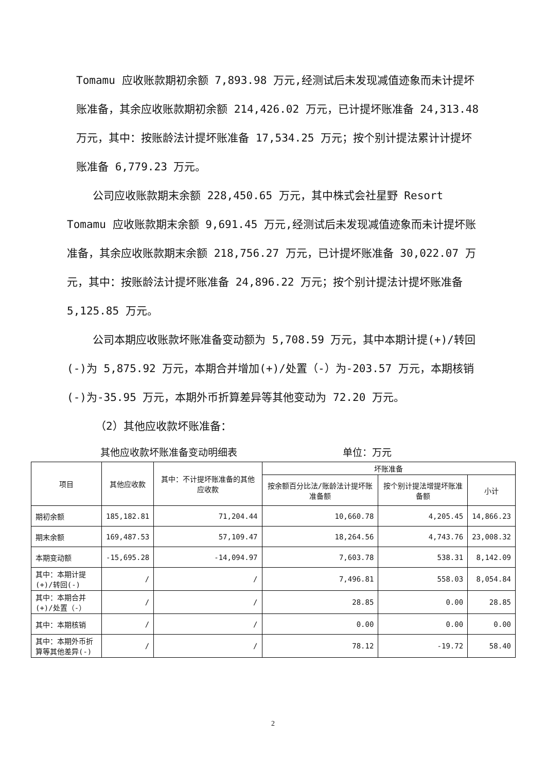Tomamu 应收账款期初余额 7,893.98 万元,经测试后未发现减值迹象而未计提坏账准备，其余应收账款期初余额 214,426.02 万元，已计提坏账准备 24,313.48 万元，其中：按账龄法计提坏账准备 17,534.25 万元；按个别计提法累计计提坏账准备 6,779.23 万元。
公司应收账款期末余额 228,450.65 万元，其中株式会社星野 Resort Tomamu 应收账款期末余额 9,691.45 万元,经测试后未发现减值迹象而未计提坏账准备，其余应收账款期末余额 218,756.27 万元，已计提坏账准备 30,022.07 万元，其中：按账龄法计提坏账准备 24,896.22 万元；按个别计提法计提坏账准备 5,125.85 万元。
公司本期应收账款坏账准备变动额为 5,708.59 万元，其中本期计提(+)/转回(-)为 5,875.92 万元，本期合并增加(+)/处置（-）为-203.57 万元，本期核销(-)为-35.95 万元，本期外币折算差异等其他变动为 72.20 万元。
（2）其他应收款坏账准备：
其他应收款坏账准备变动明细表 单位：万元
| 项目 | 其他应收款 | 其中：不计提坏账准备的其他应收款 | 坏账准备 | | |
| --- | --- | --- | --- | --- | --- |
| | | | 按余额百分比法/账龄法计提坏账准备额 | 按个别计提法增提坏账准备额 | 小计 |
| 期初余额 | 185,182.81 | 71,204.44 | 10,660.78 | 4,205.45 | 14,866.23 |
| 期末余额 | 169,487.53 | 57,109.47 | 18,264.56 | 4,743.76 | 23,008.32 |
| 本期变动额 | -15,695.28 | -14,094.97 | 7,603.78 | 538.31 | 8,142.09 |
| 其中：本期计提(+)/转回(-) | / | / | 7,496.81 | 558.03 | 8,054.84 |
| 其中：本期合并(+)/处置（-） | / | / | 28.85 | 0.00 | 28.85 |
| 其中：本期核销 | / | / | 0.00 | 0.00 | 0.00 |
| 其中：本期外币折算等其他差异(-) | / | / | 78.12 | -19.72 | 58.40 |
2